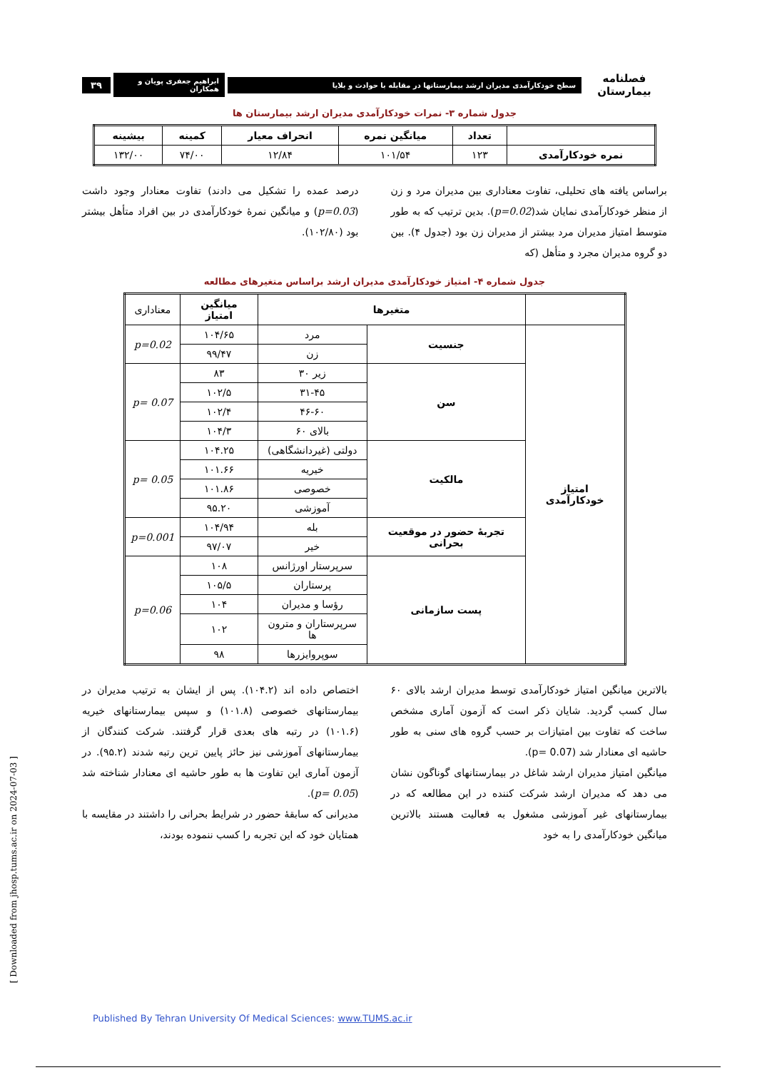فصلنامه بیمارستان سطح خودکارآمدی مدیران ارشد بیمارستانها در مقابله با حوادث و بلایا ابراهیم جعفری پویان و همکاران ۳۹
جدول شماره ۳- نمرات خودکارآمدی مدیران ارشد بیمارستان ها
| | تعداد | میانگین نمره | انحراف معیار | کمینه | بیشینه |
| --- | --- | --- | --- | --- | --- |
| نمره خودکارآمدی | ۱۲۳ | ۱۰۱/۵۴ | ۱۲/۸۴ | ۷۴/۰۰ | ۱۳۲/۰۰ |
براساس یافته های تحلیلی، تفاوت معناداری بین مدیران مرد و زن از منظر خودکارآمدی نمایان شد(p=0.02). بدین ترتیب که به طور متوسط امتیاز مدیران مرد بیشتر از مدیران زن بود (جدول ۴). بین دو گروه مدیران مجرد و متأهل (که
درصد عمده را تشکیل می دادند) تفاوت معنادار وجود داشت (p=0.03) و میانگین نمرهٔ خودکارآمدی در بین افراد متأهل بیشتر بود (۱۰۲/۸۰).
جدول شماره ۴- امتیاز خودکارآمدی مدیران ارشد براساس متغیرهای مطالعه
| | متغیرها | | میانگین امتیاز | معناداری |
| امتیاز خودکارآمدی | جنسیت | مرد | ۱۰۴/۶۵ | p=0.02 |
| | | زن | ۹۹/۴۷ | |
| | سن | زیر ۳۰ | ۸۳ | p= 0.07 |
| | | ۳۱-۴۵ | ۱۰۲/۵ | |
| | | ۴۶-۶۰ | ۱۰۲/۴ | |
| | | بالای ۶۰ | ۱۰۴/۳ | |
| | مالکیت | دولتی (غیردانشگاهی) | ۱۰۴.۲۵ | p= 0.05 |
| | | خیریه | ۱۰۱.۶۶ | |
| | | خصوصی | ۱۰۱.۸۶ | |
| | | آموزشی | ۹۵.۲۰ | |
| | تجربهٔ حضور در موقعیت بحرانی | بله | ۱۰۴/۹۴ | p=0.001 |
| | | خیر | ۹۷/۰۷ | |
| | پست سازمانی | سرپرستار اورژانس | ۱۰۸ | p=0.06 |
| | | پرستاران | ۱۰۵/۵ | |
| | | رؤسا و مدیران | ۱۰۴ | |
| | | سرپرستاران و مترون ها | ۱۰۲ | |
| | | سوپروایزرها | ۹۸ | |
بالاترین میانگین امتیاز خودکارآمدی توسط مدیران ارشد بالای ۶۰ سال کسب گردید. شایان ذکر است که آزمون آماری مشخص ساخت که تفاوت بین امتیازات بر حسب گروه های سنی به طور حاشیه ای معنادار شد (p= 0.07).
میانگین امتیاز مدیران ارشد شاغل در بیمارستانهای گوناگون نشان می دهد که مدیران ارشد شرکت کننده در این مطالعه که در بیمارستانهای غیر آموزشی مشغول به فعالیت هستند بالاترین میانگین خودکارآمدی را به خود
اختصاص داده اند (۱۰۴.۲). پس از ایشان به ترتیب مدیران در بیمارستانهای خصوصی (۱۰۱.۸) و سپس بیمارستانهای خیریه (۱۰۱.۶) در رتبه های بعدی قرار گرفتند. شرکت کنندگان از بیمارستانهای آموزشی نیز حائز پایین ترین رتبه شدند (۹۵.۲). در آزمون آماری این تفاوت ها به طور حاشیه ای معنادار شناخته شد (p= 0.05).
مدیرانی که سابقهٔ حضور در شرایط بحرانی را داشتند در مقایسه با همتایان خود که این تجربه را کسب ننموده بودند،
Published By Tehran University Of Medical Sciences: www.TUMS.ac.ir
[ Downloaded from jhosp.tums.ac.ir on 2024-07-03 ]